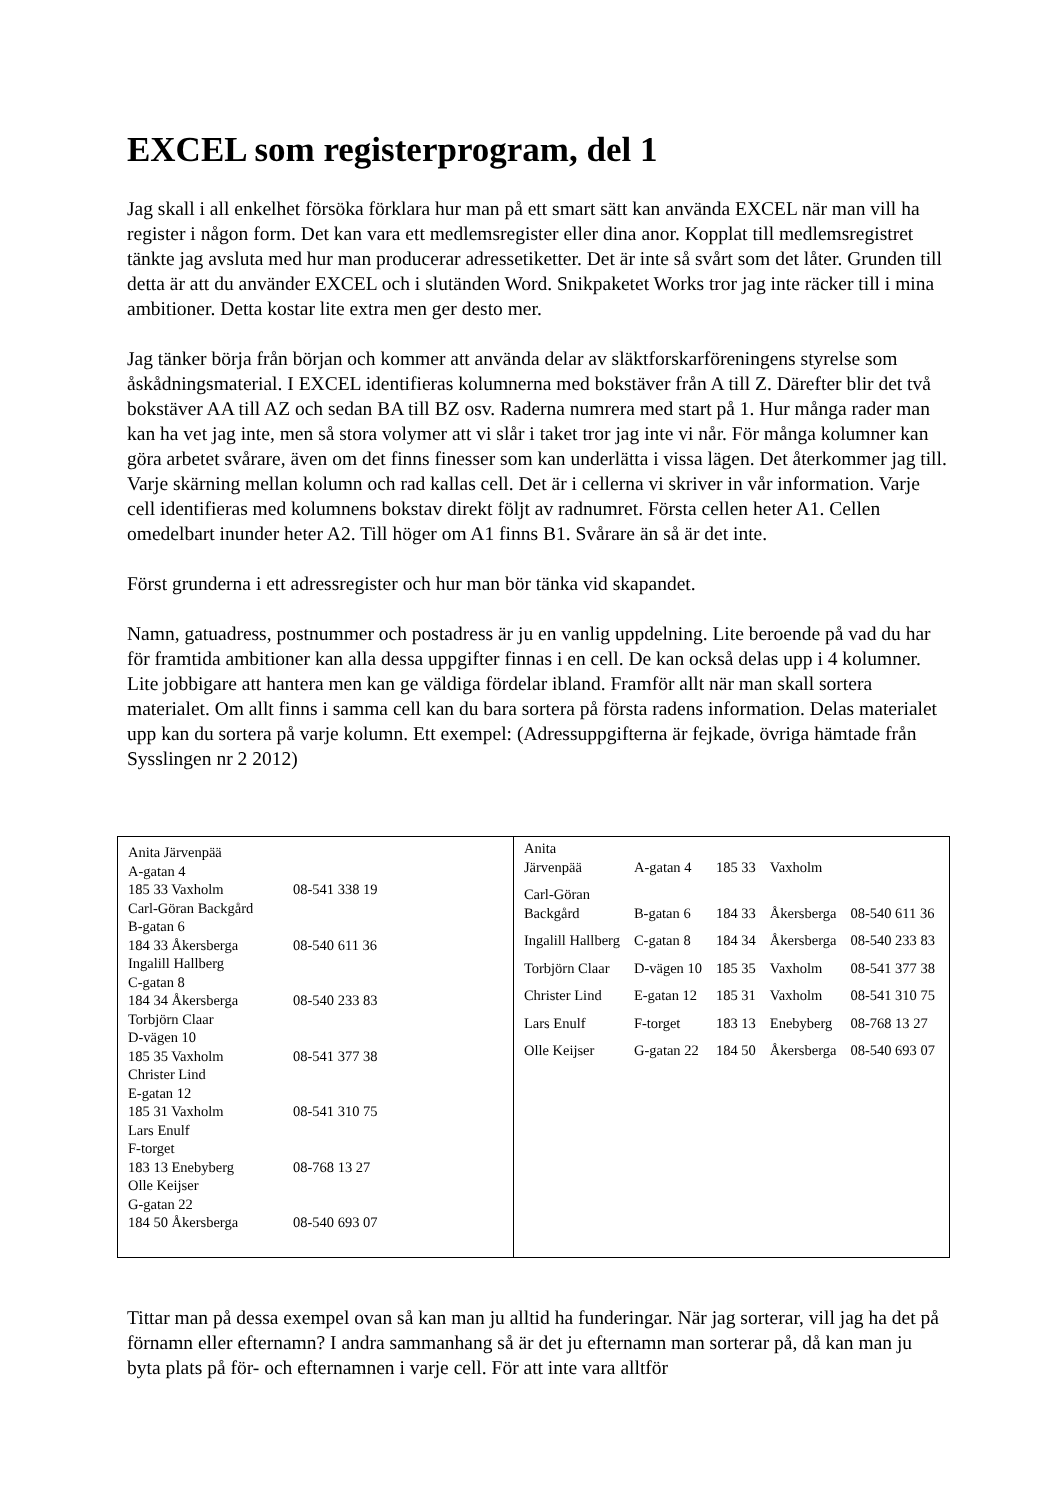EXCEL som registerprogram, del 1
Jag skall i all enkelhet försöka förklara hur man på ett smart sätt kan använda EXCEL när man vill ha register i någon form. Det kan vara ett medlemsregister eller dina anor. Kopplat till medlemsregistret tänkte jag avsluta med hur man producerar adressetiketter. Det är inte så svårt som det låter. Grunden till detta är att du använder EXCEL och i slutänden Word. Snikpaketet Works tror jag inte räcker till i mina ambitioner. Detta kostar lite extra men ger desto mer.
Jag tänker börja från början och kommer att använda delar av släktforskarföreningens styrelse som åskådningsmaterial. I EXCEL identifieras kolumnerna med bokstäver från A till Z. Därefter blir det två bokstäver AA till AZ och sedan BA till BZ osv. Raderna numrera med start på 1. Hur många rader man kan ha vet jag inte, men så stora volymer att vi slår i taket tror jag inte vi når. För många kolumner kan göra arbetet svårare, även om det finns finesser som kan underlätta i vissa lägen. Det återkommer jag till. Varje skärning mellan kolumn och rad kallas cell. Det är i cellerna vi skriver in vår information. Varje cell identifieras med kolumnens bokstav direkt följt av radnumret. Första cellen heter A1. Cellen omedelbart inunder heter A2. Till höger om A1 finns B1. Svårare än så är det inte.
Först grunderna i ett adressregister och hur man bör tänka vid skapandet.
Namn, gatuadress, postnummer och postadress är ju en vanlig uppdelning. Lite beroende på vad du har för framtida ambitioner kan alla dessa uppgifter finnas i en cell. De kan också delas upp i 4 kolumner. Lite jobbigare att hantera men kan ge väldiga fördelar ibland. Framför allt när man skall sortera materialet. Om allt finns i samma cell kan du bara sortera på första radens information. Delas materialet upp kan du sortera på varje kolumn. Ett exempel: (Adressuppgifterna är fejkade, övriga hämtade från Sysslingen nr 2 2012)
| Anita Järvenpää A-gatan 4 185 33 Vaxholm | 08-541 338 19 |
| Carl-Göran Backgård B-gatan 6 184 33 Åkersberga | 08-540 611 36 |
| Ingalill Hallberg C-gatan 8 184 34 Åkersberga | 08-540 233 83 |
| Torbjörn Claar D-vägen 10 185 35 Vaxholm | 08-541 377 38 |
| Christer Lind E-gatan 12 185 31 Vaxholm | 08-541 310 75 |
| Lars Enulf F-torget 183 13 Enebyberg | 08-768 13 27 |
| Olle Keijser G-gatan 22 184 50 Åkersberga | 08-540 693 07 |
| Anita Järvenpää | A-gatan 4 | 185 33 | Vaxholm | |
| Carl-Göran Backgård | B-gatan 6 | 184 33 | Åkersberga | 08-540 611 36 |
| Ingalill Hallberg | C-gatan 8 | 184 34 | Åkersberga | 08-540 233 83 |
| Torbjörn Claar | D-vägen 10 | 185 35 | Vaxholm | 08-541 377 38 |
| Christer Lind | E-gatan 12 | 185 31 | Vaxholm | 08-541 310 75 |
| Lars Enulf | F-torget | 183 13 | Enebyberg | 08-768 13 27 |
| Olle Keijser | G-gatan 22 | 184 50 | Åkersberga | 08-540 693 07 |
Tittar man på dessa exempel ovan så kan man ju alltid ha funderingar. När jag sorterar, vill jag ha det på förnamn eller efternamn? I andra sammanhang så är det ju efternamn man sorterar på, då kan man ju byta plats på för- och efternamnen i varje cell. För att inte vara alltför